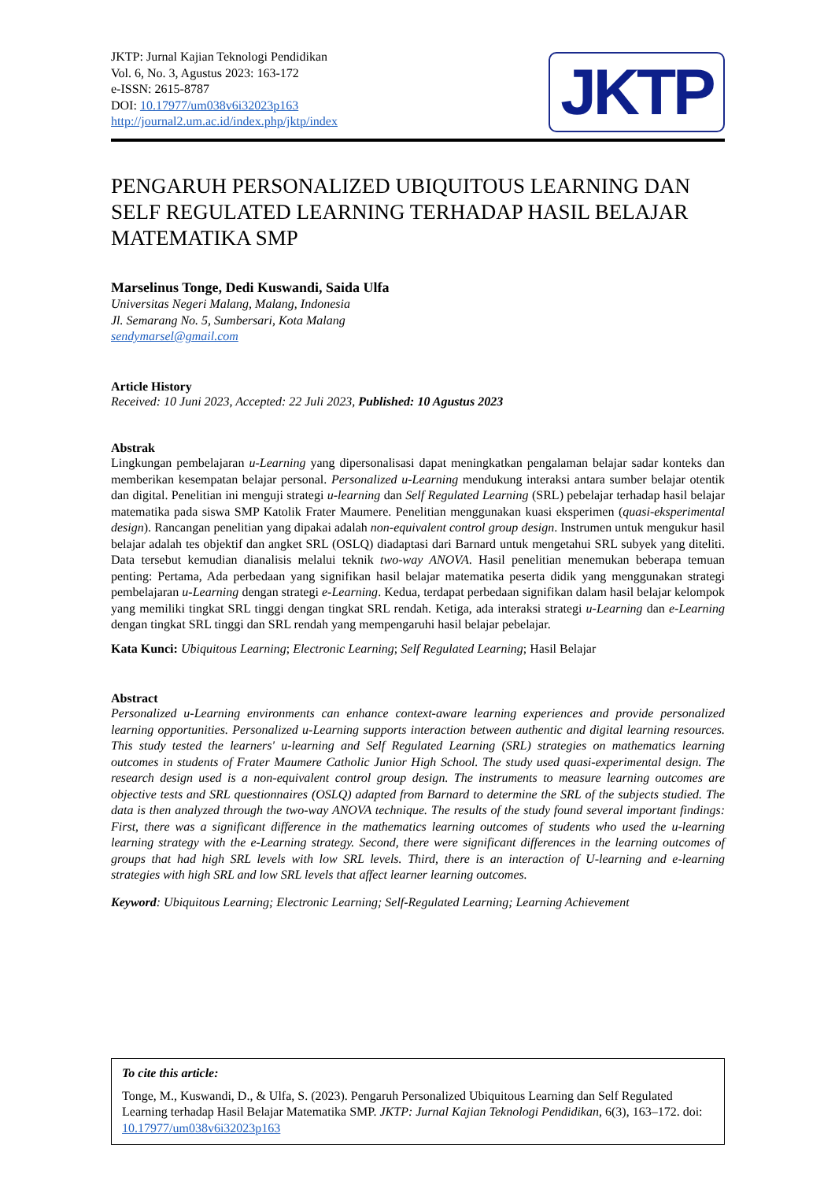JKTP: Jurnal Kajian Teknologi Pendidikan
Vol. 6, No. 3, Agustus 2023: 163-172
e-ISSN: 2615-8787
DOI: 10.17977/um038v6i32023p163
http://journal2.um.ac.id/index.php/jktp/index
JKTP
PENGARUH PERSONALIZED UBIQUITOUS LEARNING DAN SELF REGULATED LEARNING TERHADAP HASIL BELAJAR MATEMATIKA SMP
Marselinus Tonge, Dedi Kuswandi, Saida Ulfa
Universitas Negeri Malang, Malang, Indonesia
Jl. Semarang No. 5, Sumbersari, Kota Malang
sendymarsel@gmail.com
Article History
Received: 10 Juni 2023, Accepted: 22 Juli 2023, Published: 10 Agustus 2023
Abstrak
Lingkungan pembelajaran u-Learning yang dipersonalisasi dapat meningkatkan pengalaman belajar sadar konteks dan memberikan kesempatan belajar personal. Personalized u-Learning mendukung interaksi antara sumber belajar otentik dan digital. Penelitian ini menguji strategi u-learning dan Self Regulated Learning (SRL) pebelajar terhadap hasil belajar matematika pada siswa SMP Katolik Frater Maumere. Penelitian menggunakan kuasi eksperimen (quasi-eksperimental design). Rancangan penelitian yang dipakai adalah non-equivalent control group design. Instrumen untuk mengukur hasil belajar adalah tes objektif dan angket SRL (OSLQ) diadaptasi dari Barnard untuk mengetahui SRL subyek yang diteliti. Data tersebut kemudian dianalisis melalui teknik two-way ANOVA. Hasil penelitian menemukan beberapa temuan penting: Pertama, Ada perbedaan yang signifikan hasil belajar matematika peserta didik yang menggunakan strategi pembelajaran u-Learning dengan strategi e-Learning. Kedua, terdapat perbedaan signifikan dalam hasil belajar kelompok yang memiliki tingkat SRL tinggi dengan tingkat SRL rendah. Ketiga, ada interaksi strategi u-Learning dan e-Learning dengan tingkat SRL tinggi dan SRL rendah yang mempengaruhi hasil belajar pebelajar.
Kata Kunci: Ubiquitous Learning; Electronic Learning; Self Regulated Learning; Hasil Belajar
Abstract
Personalized u-Learning environments can enhance context-aware learning experiences and provide personalized learning opportunities. Personalized u-Learning supports interaction between authentic and digital learning resources. This study tested the learners' u-learning and Self Regulated Learning (SRL) strategies on mathematics learning outcomes in students of Frater Maumere Catholic Junior High School. The study used quasi-experimental design. The research design used is a non-equivalent control group design. The instruments to measure learning outcomes are objective tests and SRL questionnaires (OSLQ) adapted from Barnard to determine the SRL of the subjects studied. The data is then analyzed through the two-way ANOVA technique. The results of the study found several important findings: First, there was a significant difference in the mathematics learning outcomes of students who used the u-learning learning strategy with the e-Learning strategy. Second, there were significant differences in the learning outcomes of groups that had high SRL levels with low SRL levels. Third, there is an interaction of U-learning and e-learning strategies with high SRL and low SRL levels that affect learner learning outcomes.
Keyword: Ubiquitous Learning; Electronic Learning; Self-Regulated Learning; Learning Achievement
To cite this article:
Tonge, M., Kuswandi, D., & Ulfa, S. (2023). Pengaruh Personalized Ubiquitous Learning dan Self Regulated Learning terhadap Hasil Belajar Matematika SMP. JKTP: Jurnal Kajian Teknologi Pendidikan, 6(3), 163–172. doi: 10.17977/um038v6i32023p163